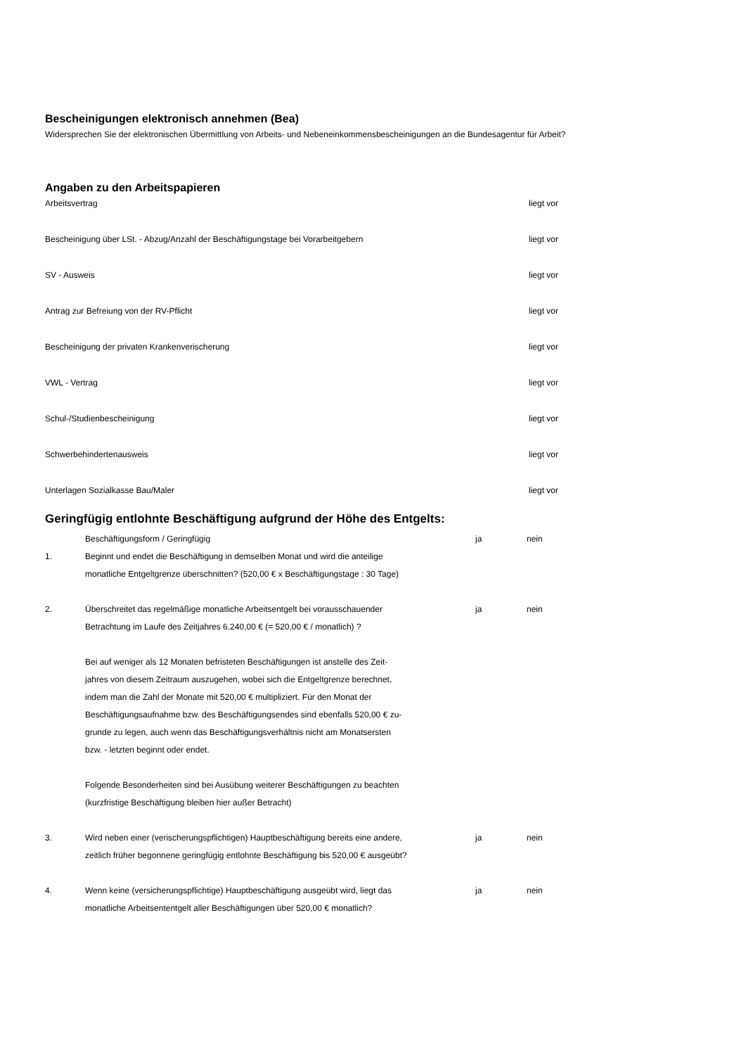Bescheinigungen elektronisch annehmen (Bea)
Widersprechen Sie der elektronischen Übermittlung von Arbeits- und Nebeneinkommensbescheinigungen an die Bundesagentur für Arbeit?
Angaben zu den Arbeitspapieren
Arbeitsvertrag liegt vor
Bescheinigung über LSt. - Abzug/Anzahl der Beschäftigungstage bei Vorarbeitgebern liegt vor
SV - Ausweis liegt vor
Antrag zur Befreiung von der RV-Pflicht liegt vor
Bescheinigung der privaten Krankenverischerung liegt vor
VWL - Vertrag liegt vor
Schul-/Studienbescheinigung liegt vor
Schwerbehindertenausweis liegt vor
Unterlagen Sozialkasse Bau/Maler liegt vor
Geringfügig entlohnte Beschäftigung aufgrund der Höhe des Entgelts:
Beschäftigungsform / Geringfügig ja nein
1. Beginnt und endet die Beschäftigung in demselben Monat und wird die anteilige
monatliche Entgeltgrenze überschnitten? (520,00 € x Beschäftigungstage : 30 Tage)
2. Überschreitet das regelmäßige monatliche Arbeitsentgelt bei vorausschauender
Betrachtung im Laufe des Zeitjahres 6.240,00 € (= 520,00 € / monatlich) ?
Bei auf weniger als 12 Monaten befristeten Beschäftigungen ist anstelle des Zeit-
jahres von diesem Zeitraum auszugehen, wobei sich die Entgeltgrenze berechnet,
indem man die Zahl der Monate mit 520,00 € multipliziert. Für den Monat der
Beschäftigungsaufnahme bzw. des Beschäftigungsendes sind ebenfalls 520,00 € zu-
grunde zu legen, auch wenn das Beschäftigungsverhältnis nicht am Monatsersten
bzw. - letzten beginnt oder endet.
Folgende Besonderheiten sind bei Ausübung weiterer Beschäftigungen zu beachten
(kurzfristige Beschäftigung bleiben hier außer Betracht)
ja nein
3. Wird neben einer (verischerungspflichtigen) Hauptbeschäftigung bereits eine andere,
zeitlich früher begonnene geringfügig entlohnte Beschäftigung bis 520,00 € ausgeübt?
ja nein
4. Wenn keine (versicherungspflichtige) Hauptbeschäftigung ausgeübt wird, liegt das
monatliche Arbeitsententgelt aller Beschäftigungen über 520,00 € monatlich?
ja nein